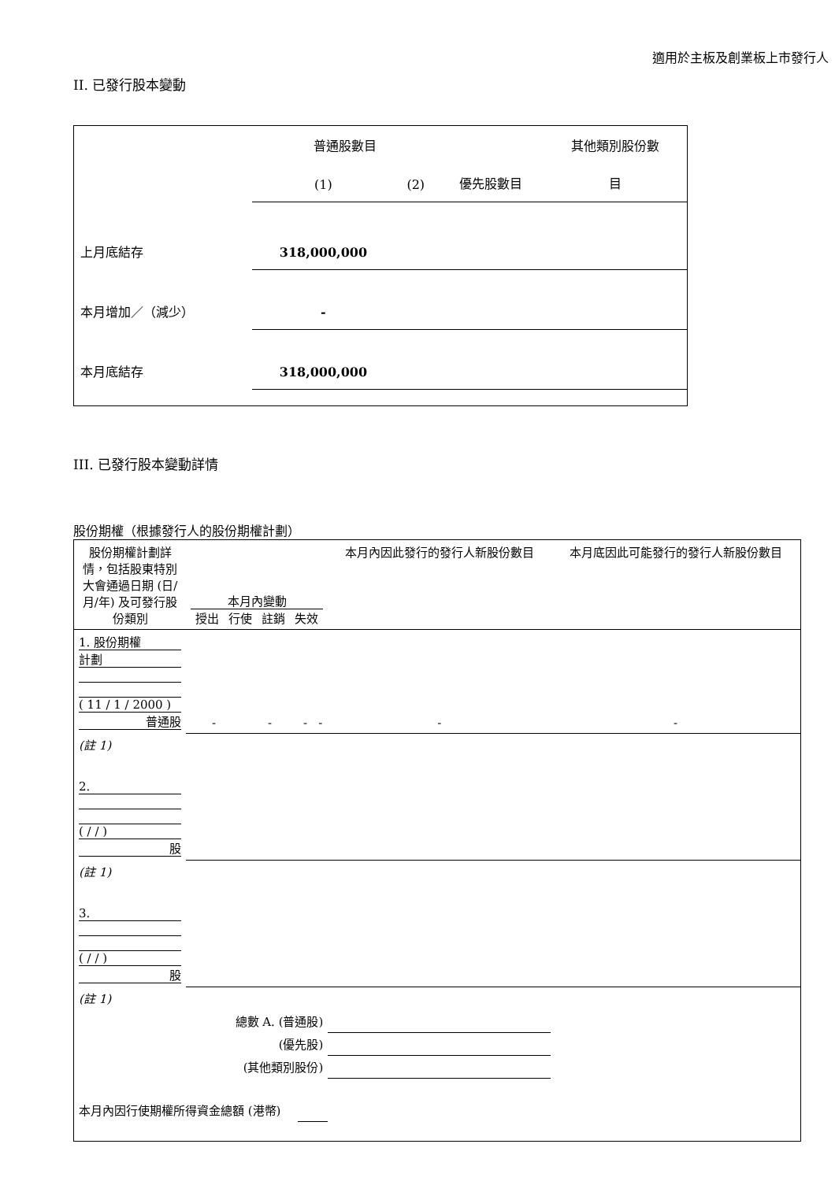適用於主板及創業板上市發行人
II. 已發行股本變動
| | 普通股數目 | | | 其他類別股份數 |
| | (1) | (2) | 優先股數目 | 目 |
| 上月底結存 | 318,000,000 | | | |
| 本月增加／（減少） | - | | | |
| 本月底結存 | 318,000,000 | | | |
III. 已發行股本變動詳情
股份期權（根據發行人的股份期權計劃）
| 股份期權計劃詳情，包括股東特別大會通過日期 (日/月/年) 及可發行股份類別 | 本月內變動 授出 行使 註銷 失效 | | | | 本月內因此發行的發行人新股份數目 | 本月底因此可能發行的發行人新股份數目 |
| 1. 股份期權 計劃 ( 11 / 1 / 2000 ) 普通股 | - | - | - | - | - | - |
| (註 1) | | | | | | |
| 2. ( / / ) 股 | | | | | | |
| (註 1) | | | | | | |
| 3. ( / / ) 股 | | | | | | |
| (註 1) | | | | | | |
| 總數 A. (普通股) | | | | | | |
| (優先股) | | | | | | |
| (其他類別股份) | | | | | | |
| 本月內因行使期權所得資金總額 (港幣) | | | | | | |